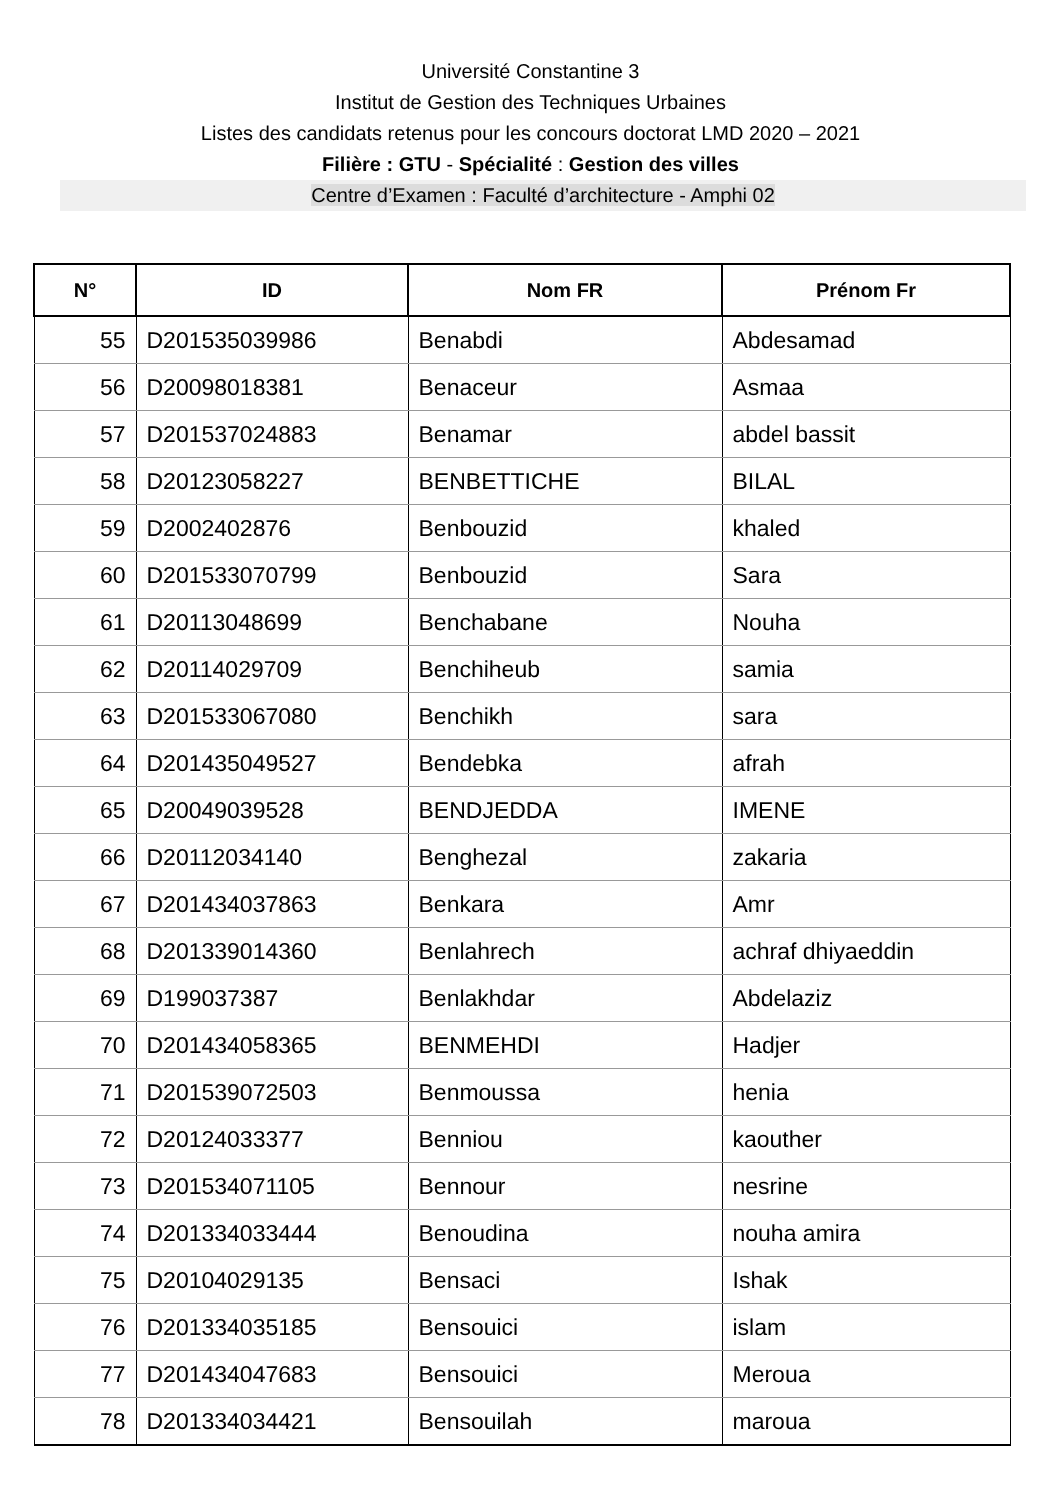Université Constantine 3
Institut de Gestion des Techniques Urbaines
Listes des candidats retenus pour les concours doctorat LMD 2020 – 2021
Filière : GTU - Spécialité : Gestion des villes
Centre d’Examen : Faculté d’architecture - Amphi 02
| N° | ID | Nom FR | Prénom Fr |
| --- | --- | --- | --- |
| 55 | D201535039986 | Benabdi | Abdesamad |
| 56 | D20098018381 | Benaceur | Asmaa |
| 57 | D201537024883 | Benamar | abdel bassit |
| 58 | D20123058227 | BENBETTICHE | BILAL |
| 59 | D2002402876 | Benbouzid | khaled |
| 60 | D201533070799 | Benbouzid | Sara |
| 61 | D20113048699 | Benchabane | Nouha |
| 62 | D20114029709 | Benchiheub | samia |
| 63 | D201533067080 | Benchikh | sara |
| 64 | D201435049527 | Bendebka | afrah |
| 65 | D20049039528 | BENDJEDDA | IMENE |
| 66 | D20112034140 | Benghezal | zakaria |
| 67 | D201434037863 | Benkara | Amr |
| 68 | D201339014360 | Benlahrech | achraf dhiyaeddin |
| 69 | D199037387 | Benlakhdar | Abdelaziz |
| 70 | D201434058365 | BENMEHDI | Hadjer |
| 71 | D201539072503 | Benmoussa | henia |
| 72 | D20124033377 | Benniou | kaouther |
| 73 | D201534071105 | Bennour | nesrine |
| 74 | D201334033444 | Benoudina | nouha amira |
| 75 | D20104029135 | Bensaci | Ishak |
| 76 | D201334035185 | Bensouici | islam |
| 77 | D201434047683 | Bensouici | Meroua |
| 78 | D201334034421 | Bensouilah | maroua |